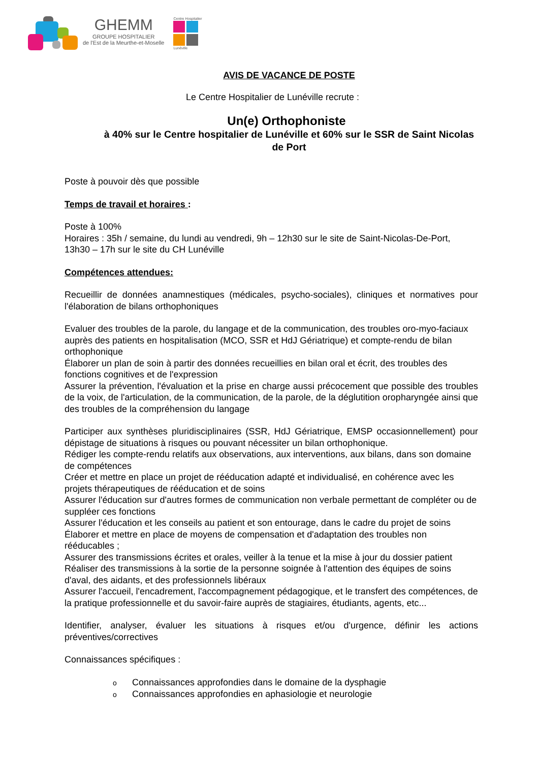GHEMM
GROUPE HOSPITALIER
de l'Est de la Meurthe-et-Moselle
Centre Hospitalier
Lunéville
AVIS DE VACANCE DE POSTE
Le Centre Hospitalier de Lunéville recrute :
Un(e) Orthophoniste
à 40% sur le Centre hospitalier de Lunéville et 60% sur le SSR de Saint Nicolas de Port
Poste à pouvoir dès que possible
Temps de travail et horaires :
Poste à 100%
Horaires : 35h / semaine, du lundi au vendredi, 9h – 12h30 sur le site de Saint-Nicolas-De-Port, 13h30 – 17h sur le site du CH Lunéville
Compétences attendues:
Recueillir de données anamnestiques (médicales, psycho-sociales), cliniques et normatives pour l'élaboration de bilans orthophoniques
Evaluer des troubles de la parole, du langage et de la communication, des troubles oro-myo-faciaux auprès des patients en hospitalisation (MCO, SSR et HdJ Gériatrique) et compte-rendu de bilan orthophonique
Élaborer un plan de soin à partir des données recueillies en bilan oral et écrit, des troubles des fonctions cognitives et de l'expression
Assurer la prévention, l'évaluation et la prise en charge aussi précocement que possible des troubles de la voix, de l'articulation, de la communication, de la parole, de la déglutition oropharyngée ainsi que des troubles de la compréhension du langage
Participer aux synthèses pluridisciplinaires (SSR, HdJ Gériatrique, EMSP occasionnellement) pour dépistage de situations à risques ou pouvant nécessiter un bilan orthophonique.
Rédiger les compte-rendu relatifs aux observations, aux interventions, aux bilans, dans son domaine de compétences
Créer et mettre en place un projet de rééducation adapté et individualisé, en cohérence avec les projets thérapeutiques de rééducation et de soins
Assurer l'éducation sur d'autres formes de communication non verbale permettant de compléter ou de suppléer ces fonctions
Assurer l'éducation et les conseils au patient et son entourage, dans le cadre du projet de soins
Élaborer et mettre en place de moyens de compensation et d'adaptation des troubles non rééducables ;
Assurer des transmissions écrites et orales, veiller à la tenue et la mise à jour du dossier patient
Réaliser des transmissions à la sortie de la personne soignée à l'attention des équipes de soins d'aval, des aidants, et des professionnels libéraux
Assurer l'accueil, l'encadrement, l'accompagnement pédagogique, et le transfert des compétences, de la pratique professionnelle et du savoir-faire auprès de stagiaires, étudiants, agents, etc...
Identifier, analyser, évaluer les situations à risques et/ou d'urgence, définir les actions préventives/correctives
Connaissances spécifiques :
o Connaissances approfondies dans le domaine de la dysphagie
o Connaissances approfondies en aphasiologie et neurologie